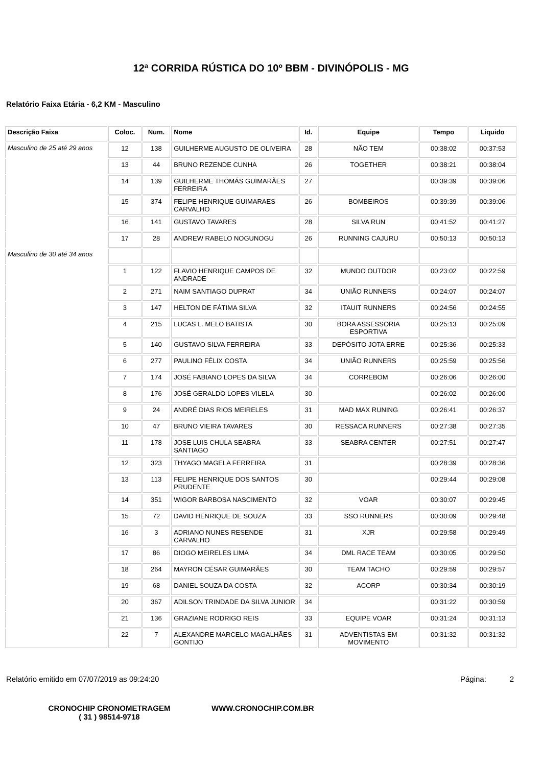12ª CORRIDA RÚSTICA DO 10º BBM - DIVINÓPOLIS - MG
Relatório Faixa Etária - 6,2 KM - Masculino
| Descrição Faixa | Coloc. | Num. | Nome | Id. | Equipe | Tempo | Liquido |
| --- | --- | --- | --- | --- | --- | --- | --- |
| Masculino de 25 até 29 anos | 12 | 138 | GUILHERME AUGUSTO DE OLIVEIRA | 28 | NÃO TEM | 00:38:02 | 00:37:53 |
| | 13 | 44 | BRUNO REZENDE CUNHA | 26 | TOGETHER | 00:38:21 | 00:38:04 |
| | 14 | 139 | GUILHERME THOMÁS GUIMARÃES FERREIRA | 27 | | 00:39:39 | 00:39:06 |
| | 15 | 374 | FELIPE HENRIQUE GUIMARAES CARVALHO | 26 | BOMBEIROS | 00:39:39 | 00:39:06 |
| | 16 | 141 | GUSTAVO TAVARES | 28 | SILVA RUN | 00:41:52 | 00:41:27 |
| | 17 | 28 | ANDREW RABELO NOGUNOGU | 26 | RUNNING CAJURU | 00:50:13 | 00:50:13 |
| Masculino de 30 até 34 anos | | | | | | | |
| | 1 | 122 | FLAVIO HENRIQUE CAMPOS DE ANDRADE | 32 | MUNDO OUTDOR | 00:23:02 | 00:22:59 |
| | 2 | 271 | NAIM SANTIAGO DUPRAT | 34 | UNIÃO RUNNERS | 00:24:07 | 00:24:07 |
| | 3 | 147 | HELTON DE FÁTIMA SILVA | 32 | ITAUIT RUNNERS | 00:24:56 | 00:24:55 |
| | 4 | 215 | LUCAS L. MELO BATISTA | 30 | BORA ASSESSORIA ESPORTIVA | 00:25:13 | 00:25:09 |
| | 5 | 140 | GUSTAVO SILVA FERREIRA | 33 | DEPÓSITO JOTA ERRE | 00:25:36 | 00:25:33 |
| | 6 | 277 | PAULINO FÉLIX COSTA | 34 | UNIÃO RUNNERS | 00:25:59 | 00:25:56 |
| | 7 | 174 | JOSÉ FABIANO LOPES DA SILVA | 34 | CORREBOM | 00:26:06 | 00:26:00 |
| | 8 | 176 | JOSÉ GERALDO LOPES VILELA | 30 | | 00:26:02 | 00:26:00 |
| | 9 | 24 | ANDRÉ DIAS RIOS MEIRELES | 31 | MAD MAX RUNING | 00:26:41 | 00:26:37 |
| | 10 | 47 | BRUNO VIEIRA TAVARES | 30 | RESSACA RUNNERS | 00:27:38 | 00:27:35 |
| | 11 | 178 | JOSE LUIS CHULA SEABRA SANTIAGO | 33 | SEABRA CENTER | 00:27:51 | 00:27:47 |
| | 12 | 323 | THYAGO MAGELA FERREIRA | 31 | | 00:28:39 | 00:28:36 |
| | 13 | 113 | FELIPE HENRIQUE DOS SANTOS PRUDENTE | 30 | | 00:29:44 | 00:29:08 |
| | 14 | 351 | WIGOR BARBOSA NASCIMENTO | 32 | VOAR | 00:30:07 | 00:29:45 |
| | 15 | 72 | DAVID HENRIQUE DE SOUZA | 33 | SSO RUNNERS | 00:30:09 | 00:29:48 |
| | 16 | 3 | ADRIANO NUNES RESENDE CARVALHO | 31 | XJR | 00:29:58 | 00:29:49 |
| | 17 | 86 | DIOGO MEIRELES LIMA | 34 | DML RACE TEAM | 00:30:05 | 00:29:50 |
| | 18 | 264 | MAYRON CÉSAR GUIMARÃES | 30 | TEAM TACHO | 00:29:59 | 00:29:57 |
| | 19 | 68 | DANIEL SOUZA DA COSTA | 32 | ACORP | 00:30:34 | 00:30:19 |
| | 20 | 367 | ADILSON TRINDADE DA SILVA JUNIOR | 34 | | 00:31:22 | 00:30:59 |
| | 21 | 136 | GRAZIANE RODRIGO REIS | 33 | EQUIPE VOAR | 00:31:24 | 00:31:13 |
| | 22 | 7 | ALEXANDRE MARCELO MAGALHÃES GONTIJO | 31 | ADVENTISTAS EM MOVIMENTO | 00:31:32 | 00:31:32 |
Relatório emitido em 07/07/2019 as 09:24:20 Página: 2
CRONOCHIP CRONOMETRAGEM
( 31 ) 98514-9718
WWW.CRONOCHIP.COM.BR